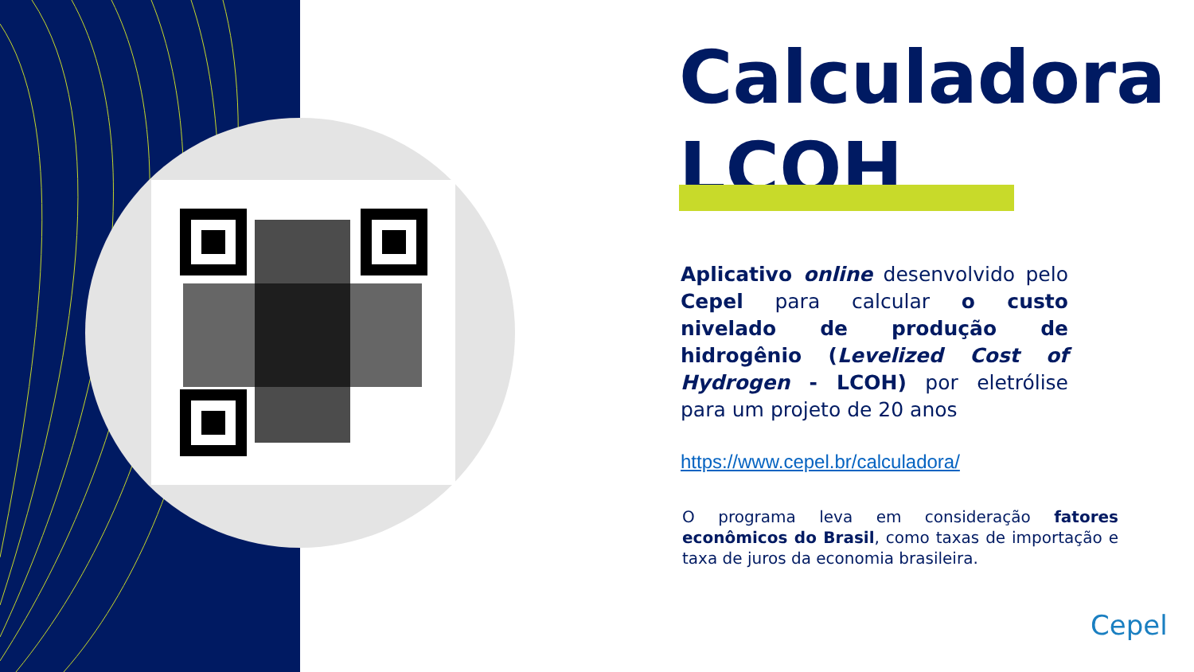Calculadora
LCOH
Aplicativo online desenvolvido pelo Cepel para calcular o custo nivelado de produção de hidrogênio (Levelized Cost of Hydrogen - LCOH) por eletrólise para um projeto de 20 anos
https://www.cepel.br/calculadora/
O programa leva em consideração fatores econômicos do Brasil, como taxas de importação e taxa de juros da economia brasileira.
Cepel